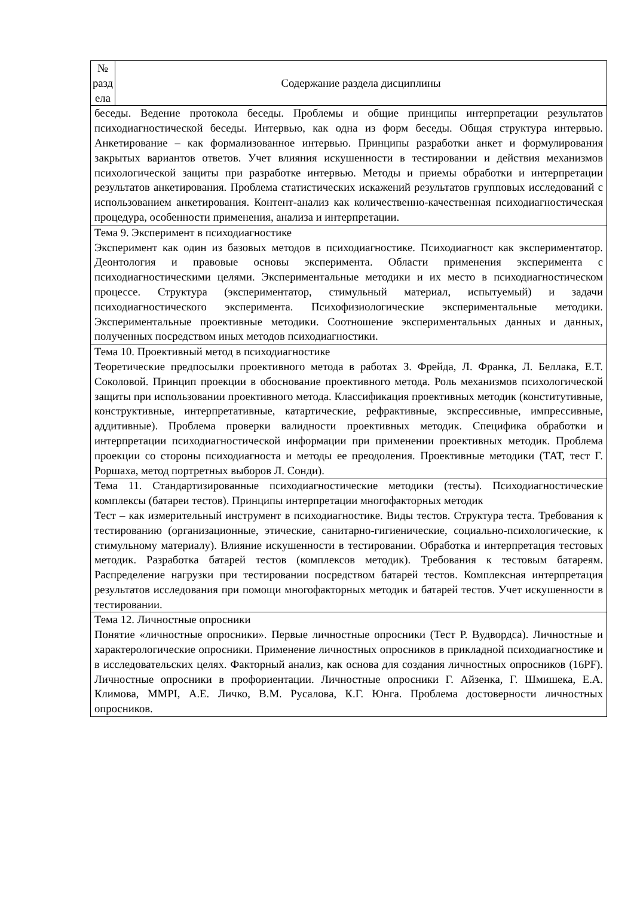| № разд ела | Содержание раздела дисциплины |
| --- | --- |
| беседы. Ведение протокола беседы. Проблемы и общие принципы интерпретации результатов психодиагностической беседы. Интервью, как одна из форм беседы. Общая структура интервью. Анкетирование – как формализованное интервью. Принципы разработки анкет и формулирования закрытых вариантов ответов. Учет влияния искушенности в тестировании и действия механизмов психологической защиты при разработке интервью. Методы и приемы обработки и интерпретации результатов анкетирования. Проблема статистических искажений результатов групповых исследований с использованием анкетирования. Контент-анализ как количественно-качественная психодиагностическая процедура, особенности применения, анализа и интерпретации. | |
| Тема 9. Эксперимент в психодиагностике Эксперимент как один из базовых методов в психодиагностике. Психодиагност как экспериментатор. Деонтология и правовые основы эксперимента. Области применения эксперимента с психодиагностическими целями. Экспериментальные методики и их место в психодиагностическом процессе. Структура (экспериментатор, стимульный материал, испытуемый) и задачи психодиагностического эксперимента. Психофизиологические экспериментальные методики. Экспериментальные проективные методики. Соотношение экспериментальных данных и данных, полученных посредством иных методов психодиагностики. | |
| Тема 10. Проективный метод в психодиагностике Теоретические предпосылки проективного метода в работах З. Фрейда, Л. Франка, Л. Беллака, Е.Т. Соколовой. Принцип проекции в обоснование проективного метода. Роль механизмов психологической защиты при использовании проективного метода. Классификация проективных методик (конститутивные, конструктивные, интерпретативные, катартические, рефрактивные, экспрессивные, импрессивные, аддитивные). Проблема проверки валидности проективных методик. Специфика обработки и интерпретации психодиагностической информации при применении проективных методик. Проблема проекции со стороны психодиагноста и методы ее преодоления. Проективные методики (ТАТ, тест Г. Роршаха, метод портретных выборов Л. Сонди). | |
| Тема 11. Стандартизированные психодиагностические методики (тесты). Психодиагностические комплексы (батареи тестов). Принципы интерпретации многофакторных методик Тест – как измерительный инструмент в психодиагностике. Виды тестов. Структура теста. Требования к тестированию (организационные, этические, санитарно-гигиенические, социально-психологические, к стимульному материалу). Влияние искушенности в тестировании. Обработка и интерпретация тестовых методик. Разработка батарей тестов (комплексов методик). Требования к тестовым батареям. Распределение нагрузки при тестировании посредством батарей тестов. Комплексная интерпретация результатов исследования при помощи многофакторных методик и батарей тестов. Учет искушенности в тестировании. | |
| Тема 12. Личностные опросники Понятие «личностные опросники». Первые личностные опросники (Тест Р. Вудвордса). Личностные и характерологические опросники. Применение личностных опросников в прикладной психодиагностике и в исследовательских целях. Факторный анализ, как основа для создания личностных опросников (16PF). Личностные опросники в профориентации. Личностные опросники Г. Айзенка, Г. Шмишека, Е.А. Климова, MMPI, А.Е. Личко, В.М. Русалова, К.Г. Юнга. Проблема достоверности личностных опросников. | |